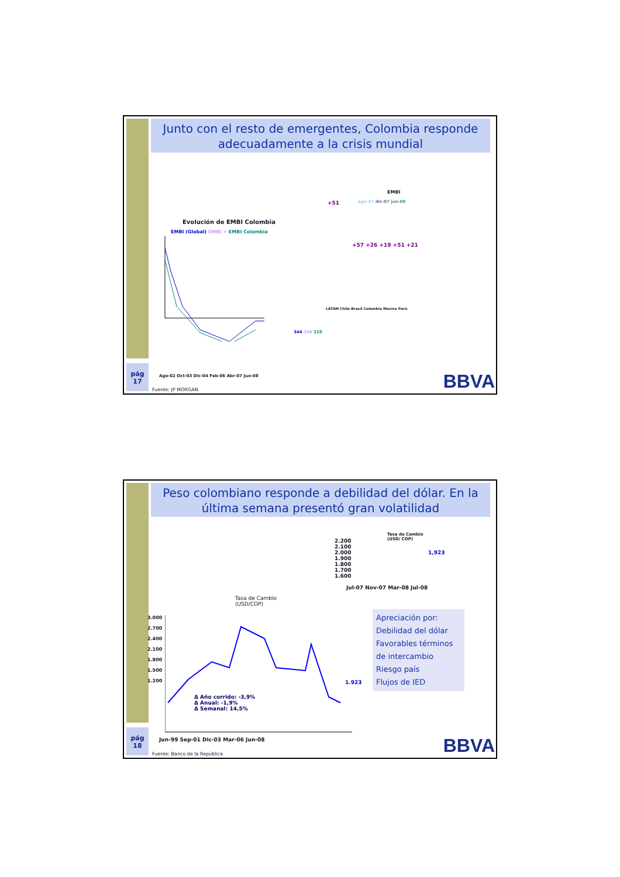Junto con el resto de emergentes, Colombia responde adecuadamente a la crisis mundial
Evolución de EMBI Colombia
EMBI (Global) EMBI + EMBI Colombia
Ago-02 Oct-03 Dic-04 Feb-06 Abr-07 Jun-08
344 268 219
EMBI
ago-07 dic-07 jun-08
+51
+57 +26 +19 +51 +21
LATAM Chile Brasil Colombia Mexico Perú
pág
17
Fuente: JP MORGAN BBVA
Peso colombiano responde a debilidad del dólar. En la última semana presentó gran volatilidad
Tasa de Cambio
(USD/ COP)
1,923
2.200
2.100
2.000
1.900
1.800
1.700
1.600
Jul-07 Nov-07 Mar-08 Jul-08
Tasa de Cambio
(USD/COP)
3.000
2.700
2.400
2.100
1.800
1.500
1.200
1.923
Δ Año corrido: -3,9%
Δ Anual: -1,9%
Δ Semanal: 14,5%
Jun-99 Sep-01 Dic-03 Mar-06 Jun-08
Apreciación por:
Debilidad del dólar
Favorables términos de intercambio
Riesgo país
Flujos de IED
pág
18
Fuente: Banco de la República BBVA